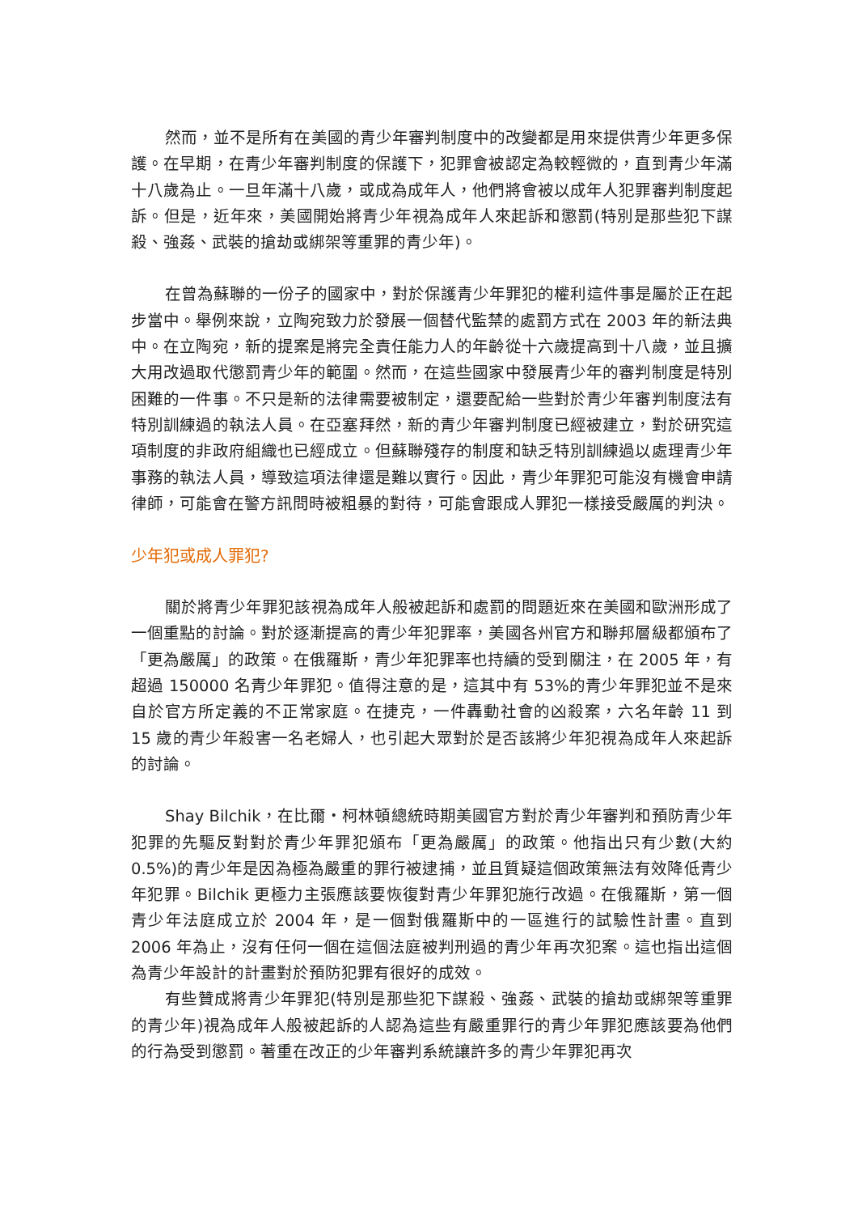然而，並不是所有在美國的青少年審判制度中的改變都是用來提供青少年更多保護。在早期，在青少年審判制度的保護下，犯罪會被認定為較輕微的，直到青少年滿十八歲為止。一旦年滿十八歲，或成為成年人，他們將會被以成年人犯罪審判制度起訴。但是，近年來，美國開始將青少年視為成年人來起訴和懲罰(特別是那些犯下謀殺、強姦、武裝的搶劫或綁架等重罪的青少年)。
在曾為蘇聯的一份子的國家中，對於保護青少年罪犯的權利這件事是屬於正在起步當中。舉例來說，立陶宛致力於發展一個替代監禁的處罰方式在 2003 年的新法典中。在立陶宛，新的提案是將完全責任能力人的年齡從十六歲提高到十八歲，並且擴大用改過取代懲罰青少年的範圍。然而，在這些國家中發展青少年的審判制度是特別困難的一件事。不只是新的法律需要被制定，還要配給一些對於青少年審判制度法有特別訓練過的執法人員。在亞塞拜然，新的青少年審判制度已經被建立，對於研究這項制度的非政府組織也已經成立。但蘇聯殘存的制度和缺乏特別訓練過以處理青少年事務的執法人員，導致這項法律還是難以實行。因此，青少年罪犯可能沒有機會申請律師，可能會在警方訊問時被粗暴的對待，可能會跟成人罪犯一樣接受嚴厲的判決。
少年犯或成人罪犯?
關於將青少年罪犯該視為成年人般被起訴和處罰的問題近來在美國和歐洲形成了一個重點的討論。對於逐漸提高的青少年犯罪率，美國各州官方和聯邦層級都頒布了「更為嚴厲」的政策。在俄羅斯，青少年犯罪率也持續的受到關注，在 2005 年，有超過 150000 名青少年罪犯。值得注意的是，這其中有 53%的青少年罪犯並不是來自於官方所定義的不正常家庭。在捷克，一件轟動社會的凶殺案，六名年齡 11 到 15 歲的青少年殺害一名老婦人，也引起大眾對於是否該將少年犯視為成年人來起訴的討論。
Shay Bilchik，在比爾・柯林頓總統時期美國官方對於青少年審判和預防青少年犯罪的先驅反對對於青少年罪犯頒布「更為嚴厲」的政策。他指出只有少數(大約 0.5%)的青少年是因為極為嚴重的罪行被逮捕，並且質疑這個政策無法有效降低青少年犯罪。Bilchik 更極力主張應該要恢復對青少年罪犯施行改過。在俄羅斯，第一個青少年法庭成立於 2004 年，是一個對俄羅斯中的一區進行的試驗性計畫。直到 2006 年為止，沒有任何一個在這個法庭被判刑過的青少年再次犯案。這也指出這個為青少年設計的計畫對於預防犯罪有很好的成效。
有些贊成將青少年罪犯(特別是那些犯下謀殺、強姦、武裝的搶劫或綁架等重罪的青少年)視為成年人般被起訴的人認為這些有嚴重罪行的青少年罪犯應該要為他們的行為受到懲罰。著重在改正的少年審判系統讓許多的青少年罪犯再次